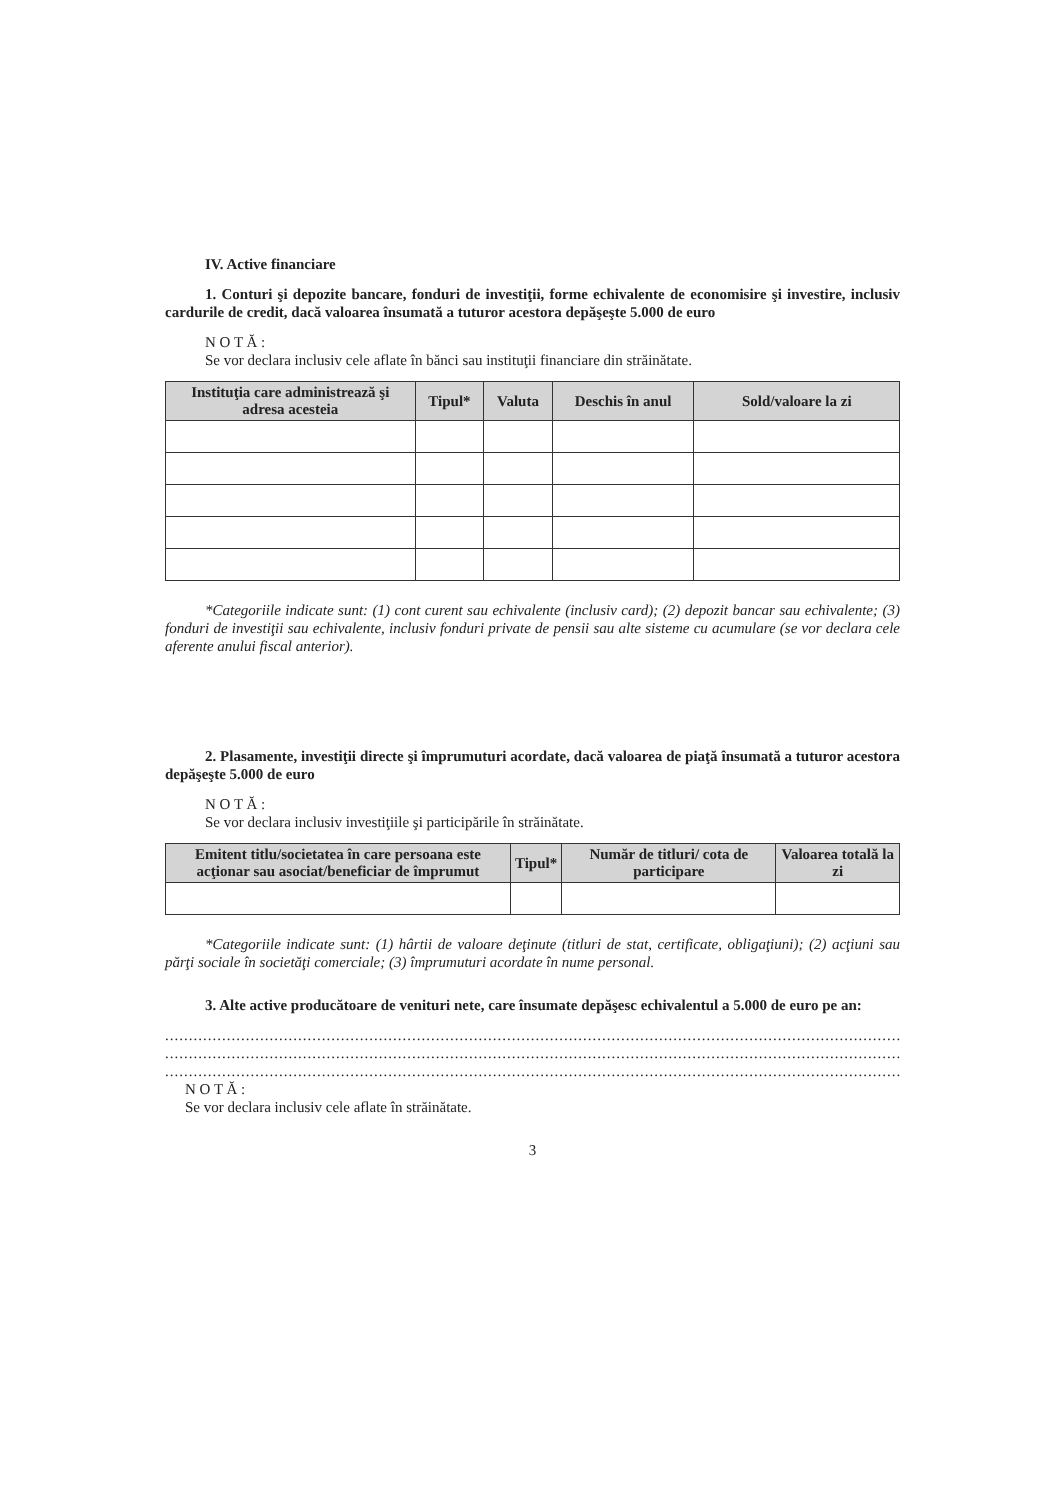IV. Active financiare
1. Conturi şi depozite bancare, fonduri de investiţii, forme echivalente de economisire şi investire, inclusiv cardurile de credit, dacă valoarea însumată a tuturor acestora depăşeşte 5.000 de euro
N O T Ă :
Se vor declara inclusiv cele aflate în bănci sau instituţii financiare din străinătate.
| Instituţia care administrează şi adresa acesteia | Tipul* | Valuta | Deschis în anul | Sold/valoare la zi |
| --- | --- | --- | --- | --- |
*Categoriile indicate sunt: (1) cont curent sau echivalente (inclusiv card); (2) depozit bancar sau echivalente; (3) fonduri de investiţii sau echivalente, inclusiv fonduri private de pensii sau alte sisteme cu acumulare (se vor declara cele aferente anului fiscal anterior).
2. Plasamente, investiţii directe şi împrumuturi acordate, dacă valoarea de piaţă însumată a tuturor acestora depăşeşte 5.000 de euro
N O T Ă :
Se vor declara inclusiv investiţiile şi participările în străinătate.
| Emitent titlu/societatea în care persoana este acţionar sau asociat/beneficiar de împrumut | Tipul* | Număr de titluri/ cota de participare | Valoarea totală la zi |
| --- | --- | --- | --- |
*Categoriile indicate sunt: (1) hârtii de valoare deţinute (titluri de stat, certificate, obligaţiuni); (2) acţiuni sau părţi sociale în societăţi comerciale; (3) împrumuturi acordate în nume personal.
3. Alte active producătoare de venituri nete, care însumate depăşesc echivalentul a 5.000 de euro pe an:
..............................................................................................................................................................
..............................................................................................................................................................
..............................................................................................................................................................
N O T Ă :
Se vor declara inclusiv cele aflate în străinătate.
3